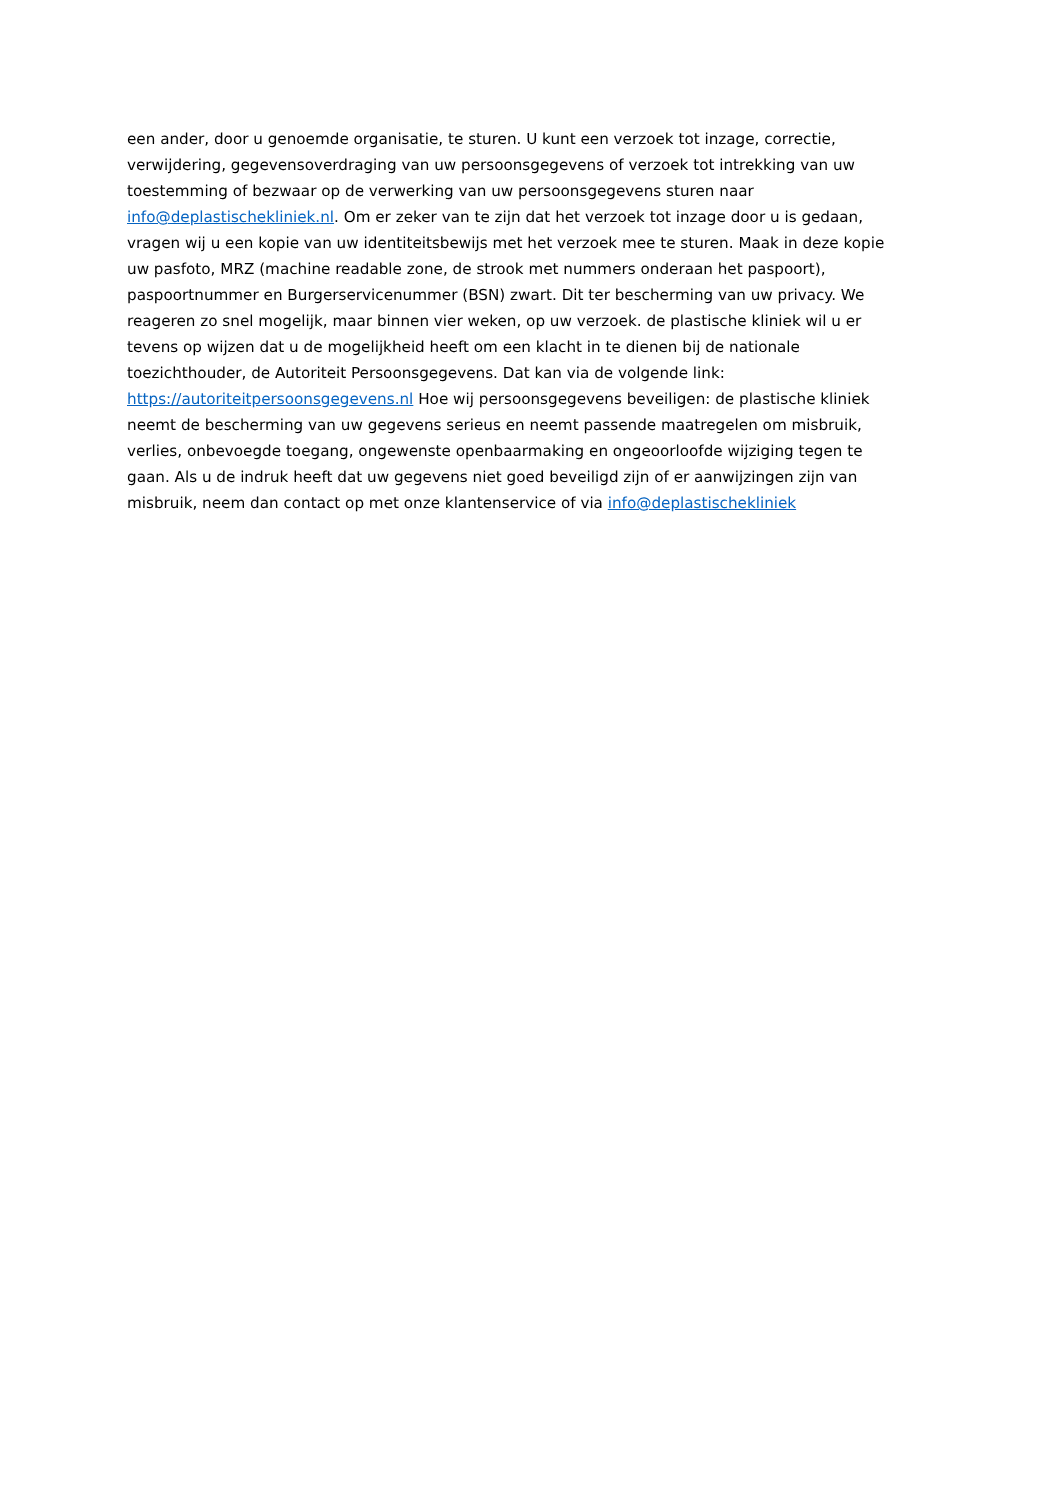een ander, door u genoemde organisatie, te sturen. U kunt een verzoek tot inzage, correctie,
verwijdering, gegevensoverdraging van uw persoonsgegevens of verzoek tot intrekking van uw
toestemming of bezwaar op de verwerking van uw persoonsgegevens sturen naar
info@deplastischekliniek.nl. Om er zeker van te zijn dat het verzoek tot inzage door u is gedaan,
vragen wij u een kopie van uw identiteitsbewijs met het verzoek mee te sturen. Maak in deze kopie
uw pasfoto, MRZ (machine readable zone, de strook met nummers onderaan het paspoort),
paspoortnummer en Burgerservicenummer (BSN) zwart. Dit ter bescherming van uw privacy. We
reageren zo snel mogelijk, maar binnen vier weken, op uw verzoek. de plastische kliniek wil u er
tevens op wijzen dat u de mogelijkheid heeft om een klacht in te dienen bij de nationale
toezichthouder, de Autoriteit Persoonsgegevens. Dat kan via de volgende link:
https://autoriteitpersoonsgegevens.nl Hoe wij persoonsgegevens beveiligen: de plastische kliniek
neemt de bescherming van uw gegevens serieus en neemt passende maatregelen om misbruik,
verlies, onbevoegde toegang, ongewenste openbaarmaking en ongeoorloofde wijziging tegen te
gaan. Als u de indruk heeft dat uw gegevens niet goed beveiligd zijn of er aanwijzingen zijn van
misbruik, neem dan contact op met onze klantenservice of via info@deplastischekliniek